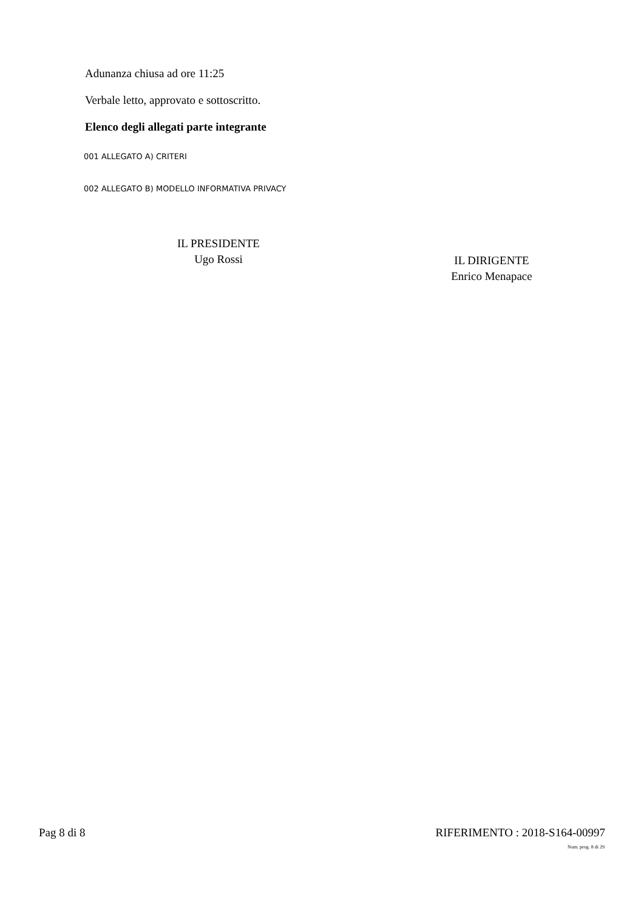Adunanza chiusa ad ore 11:25
Verbale letto, approvato e sottoscritto.
Elenco degli allegati parte integrante
001 ALLEGATO A) CRITERI
002 ALLEGATO B) MODELLO INFORMATIVA PRIVACY
IL PRESIDENTE
Ugo Rossi
IL DIRIGENTE
Enrico Menapace
Pag 8 di 8 RIFERIMENTO : 2018-S164-00997
Num. prog. 8 di 29